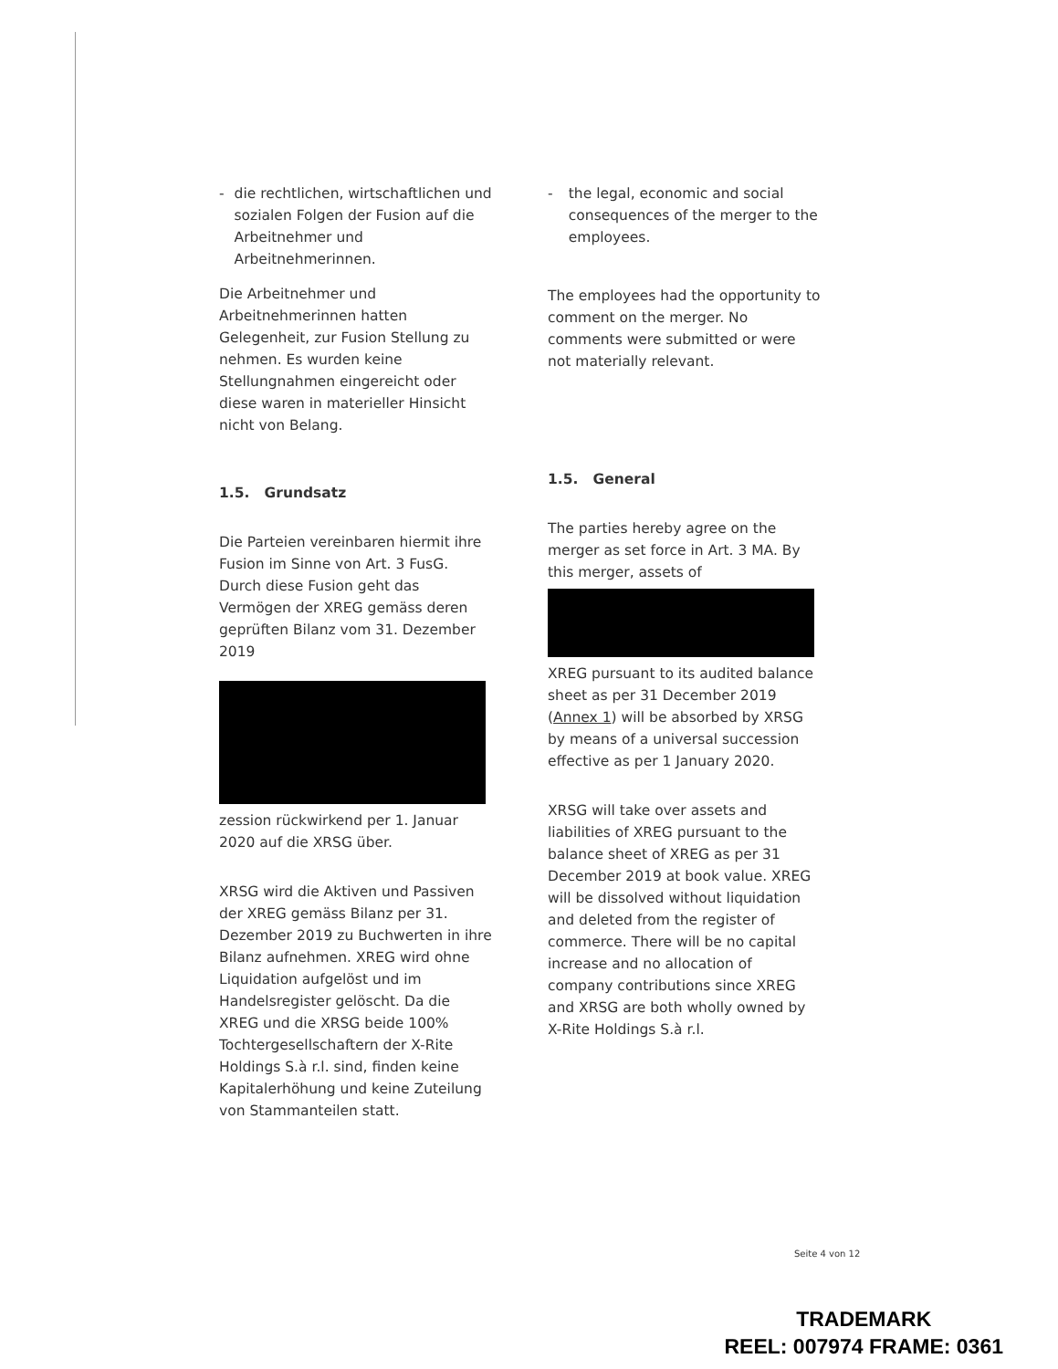- die rechtlichen, wirtschaftlichen und sozialen Folgen der Fusion auf die Arbeitnehmer und Arbeitnehmerinnen.
Die Arbeitnehmer und Arbeitnehmerinnen hatten Gelegenheit, zur Fusion Stellung zu nehmen. Es wurden keine Stellungnahmen eingereicht oder diese waren in materieller Hinsicht nicht von Belang.
1.5. Grundsatz
Die Parteien vereinbaren hiermit ihre Fusion im Sinne von Art. 3 FusG. Durch diese Fusion geht das Vermögen der XREG gemäss deren geprüften Bilanz vom 31. Dezember 2019
zession rückwirkend per 1. Januar 2020 auf die XRSG über.
XRSG wird die Aktiven und Passiven der XREG gemäss Bilanz per 31. Dezember 2019 zu Buchwerten in ihre Bilanz aufnehmen. XREG wird ohne Liquidation aufgelöst und im Handelsregister gelöscht. Da die XREG und die XRSG beide 100% Tochtergesellschaftern der X-Rite Holdings S.à r.l. sind, finden keine Kapitalerhöhung und keine Zuteilung von Stammanteilen statt.
- the legal, economic and social consequences of the merger to the employees.
The employees had the opportunity to comment on the merger. No comments were submitted or were not materially relevant.
1.5. General
The parties hereby agree on the merger as set force in Art. 3 MA. By this merger, assets of
XREG pursuant to its audited balance sheet as per 31 December 2019 (Annex 1) will be absorbed by XRSG by means of a universal succession effective as per 1 January 2020.
XRSG will take over assets and liabilities of XREG pursuant to the balance sheet of XREG as per 31 December 2019 at book value. XREG will be dissolved without liquidation and deleted from the register of commerce. There will be no capital increase and no allocation of company contributions since XREG and XRSG are both wholly owned by X-Rite Holdings S.à r.l.
Seite 4 von 12
TRADEMARK
REEL: 007974 FRAME: 0361